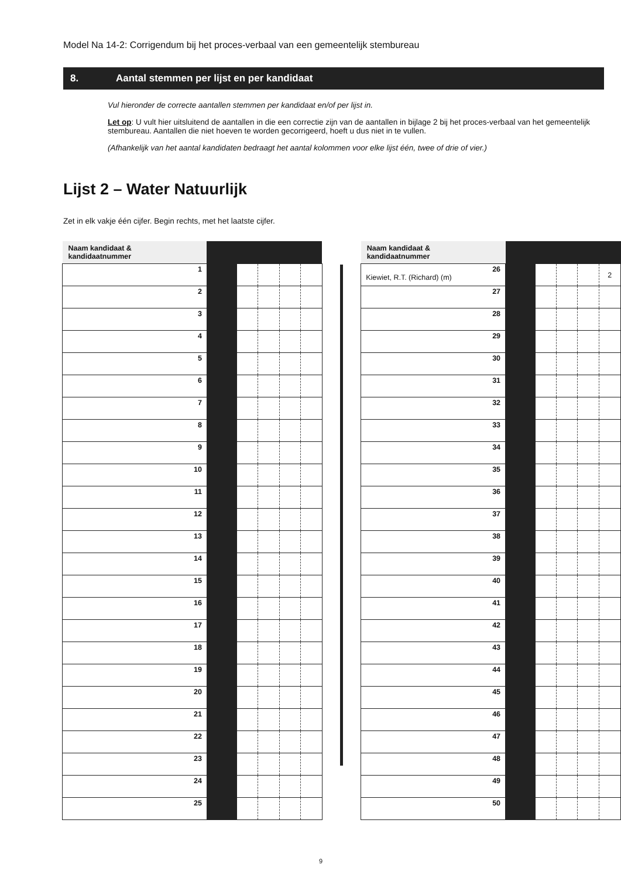Model Na 14-2: Corrigendum bij het proces-verbaal van een gemeentelijk stembureau
8. Aantal stemmen per lijst en per kandidaat
Vul hieronder de correcte aantallen stemmen per kandidaat en/of per lijst in.
Let op: U vult hier uitsluitend de aantallen in die een correctie zijn van de aantallen in bijlage 2 bij het proces-verbaal van het gemeentelijk stembureau. Aantallen die niet hoeven te worden gecorrigeerd, hoeft u dus niet in te vullen.
(Afhankelijk van het aantal kandidaten bedraagt het aantal kolommen voor elke lijst één, twee of drie of vier.)
Lijst 2 – Water Natuurlijk
Zet in elk vakje één cijfer. Begin rechts, met het laatste cijfer.
| Naam kandidaat & kandidaatnummer | | | | | |
| --- | --- | --- | --- | --- | --- |
| 1 | | | | | |
| 2 | | | | | |
| 3 | | | | | |
| 4 | | | | | |
| 5 | | | | | |
| 6 | | | | | |
| 7 | | | | | |
| 8 | | | | | |
| 9 | | | | | |
| 10 | | | | | |
| 11 | | | | | |
| 12 | | | | | |
| 13 | | | | | |
| 14 | | | | | |
| 15 | | | | | |
| 16 | | | | | |
| 17 | | | | | |
| 18 | | | | | |
| 19 | | | | | |
| 20 | | | | | |
| 21 | | | | | |
| 22 | | | | | |
| 23 | | | | | |
| 24 | | | | | |
| 25 | | | | | |
| Naam kandidaat & kandidaatnummer | | | | | |
| --- | --- | --- | --- | --- | --- |
| 26 Kiewiet, R.T. (Richard) (m) | | | | | 2 |
| 27 | | | | | |
| 28 | | | | | |
| 29 | | | | | |
| 30 | | | | | |
| 31 | | | | | |
| 32 | | | | | |
| 33 | | | | | |
| 34 | | | | | |
| 35 | | | | | |
| 36 | | | | | |
| 37 | | | | | |
| 38 | | | | | |
| 39 | | | | | |
| 40 | | | | | |
| 41 | | | | | |
| 42 | | | | | |
| 43 | | | | | |
| 44 | | | | | |
| 45 | | | | | |
| 46 | | | | | |
| 47 | | | | | |
| 48 | | | | | |
| 49 | | | | | |
| 50 | | | | | |
9